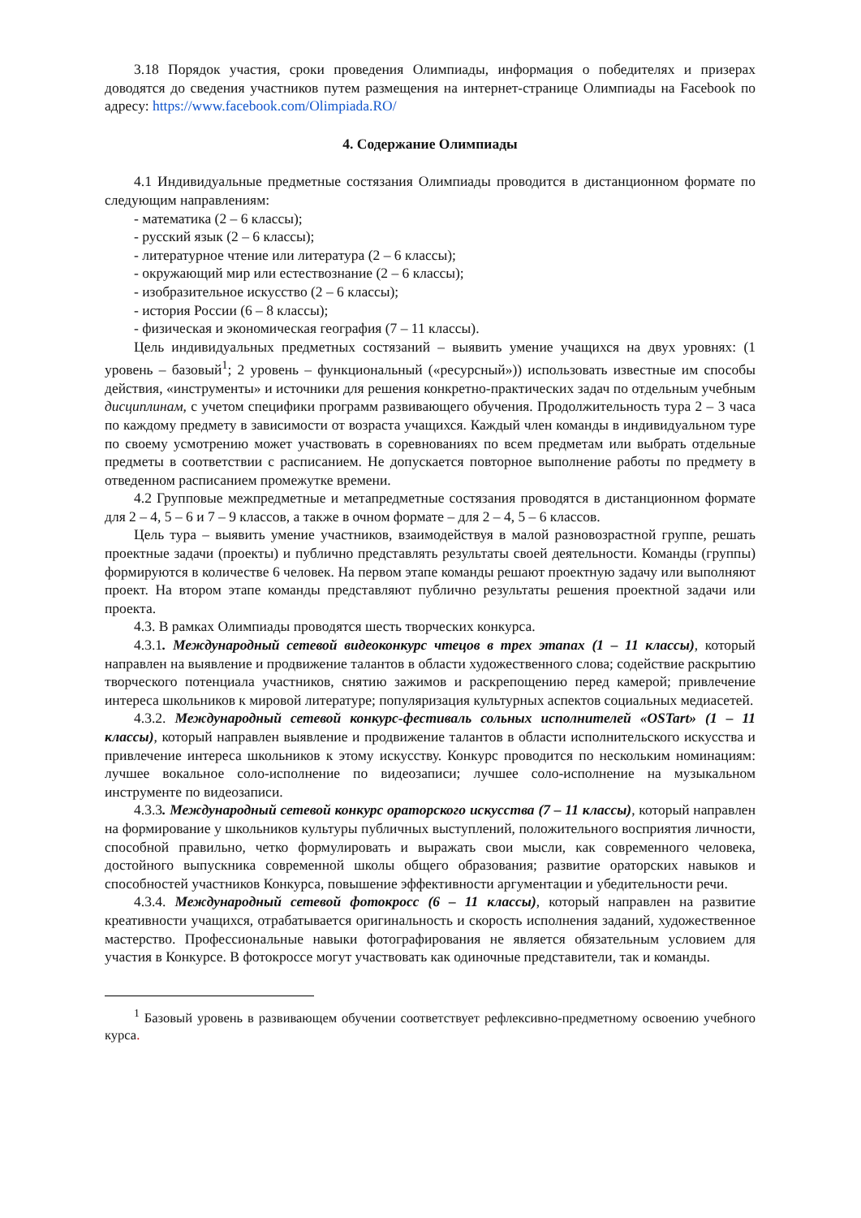3.18 Порядок участия, сроки проведения Олимпиады, информация о победителях и призерах доводятся до сведения участников путем размещения на интернет-странице Олимпиады на Facebook по адресу: https://www.facebook.com/Olimpiada.RO/
4. Содержание Олимпиады
4.1 Индивидуальные предметные состязания Олимпиады проводится в дистанционном формате по следующим направлениям:
- математика (2 – 6 классы);
- русский язык (2 – 6 классы);
- литературное чтение или литература (2 – 6 классы);
- окружающий мир или естествознание (2 – 6 классы);
- изобразительное искусство (2 – 6 классы);
- история России (6 – 8 классы);
- физическая и экономическая география (7 – 11 классы).
Цель индивидуальных предметных состязаний – выявить умение учащихся на двух уровнях: (1 уровень – базовый<sup>1</sup>; 2 уровень – функциональный («ресурсный»)) использовать известные им способы действия, «инструменты» и источники для решения конкретно-практических задач по отдельным учебным дисциплинам, с учетом специфики программ развивающего обучения. Продолжительность тура 2 – 3 часа по каждому предмету в зависимости от возраста учащихся. Каждый член команды в индивидуальном туре по своему усмотрению может участвовать в соревнованиях по всем предметам или выбрать отдельные предметы в соответствии с расписанием. Не допускается повторное выполнение работы по предмету в отведенном расписанием промежутке времени.
4.2 Групповые межпредметные и метапредметные состязания проводятся в дистанционном формате для 2 – 4, 5 – 6 и 7 – 9 классов, а также в очном формате – для 2 – 4, 5 – 6 классов.
Цель тура – выявить умение участников, взаимодействуя в малой разновозрастной группе, решать проектные задачи (проекты) и публично представлять результаты своей деятельности. Команды (группы) формируются в количестве 6 человек. На первом этапе команды решают проектную задачу или выполняют проект. На втором этапе команды представляют публично результаты решения проектной задачи или проекта.
4.3. В рамках Олимпиады проводятся шесть творческих конкурса.
4.3.1. Международный сетевой видеоконкурс чтецов в трех этапах (1 – 11 классы), который направлен на выявление и продвижение талантов в области художественного слова; содействие раскрытию творческого потенциала участников, снятию зажимов и раскрепощению перед камерой; привлечение интереса школьников к мировой литературе; популяризация культурных аспектов социальных медиасетей.
4.3.2. Международный сетевой конкурс-фестиваль сольных исполнителей «OSTart» (1 – 11 классы), который направлен выявление и продвижение талантов в области исполнительского искусства и привлечение интереса школьников к этому искусству. Конкурс проводится по нескольким номинациям: лучшее вокальное соло-исполнение по видеозаписи; лучшее соло-исполнение на музыкальном инструменте по видеозаписи.
4.3.3. Международный сетевой конкурс ораторского искусства (7 – 11 классы), который направлен на формирование у школьников культуры публичных выступлений, положительного восприятия личности, способной правильно, четко формулировать и выражать свои мысли, как современного человека, достойного выпускника современной школы общего образования; развитие ораторских навыков и способностей участников Конкурса, повышение эффективности аргументации и убедительности речи.
4.3.4. Международный сетевой фотокросс (6 – 11 классы), который направлен на развитие креативности учащихся, отрабатывается оригинальность и скорость исполнения заданий, художественное мастерство. Профессиональные навыки фотографирования не является обязательным условием для участия в Конкурсе. В фотокроссе могут участвовать как одиночные представители, так и команды.
<sup>1</sup> Базовый уровень в развивающем обучении соответствует рефлексивно-предметному освоению учебного курса.